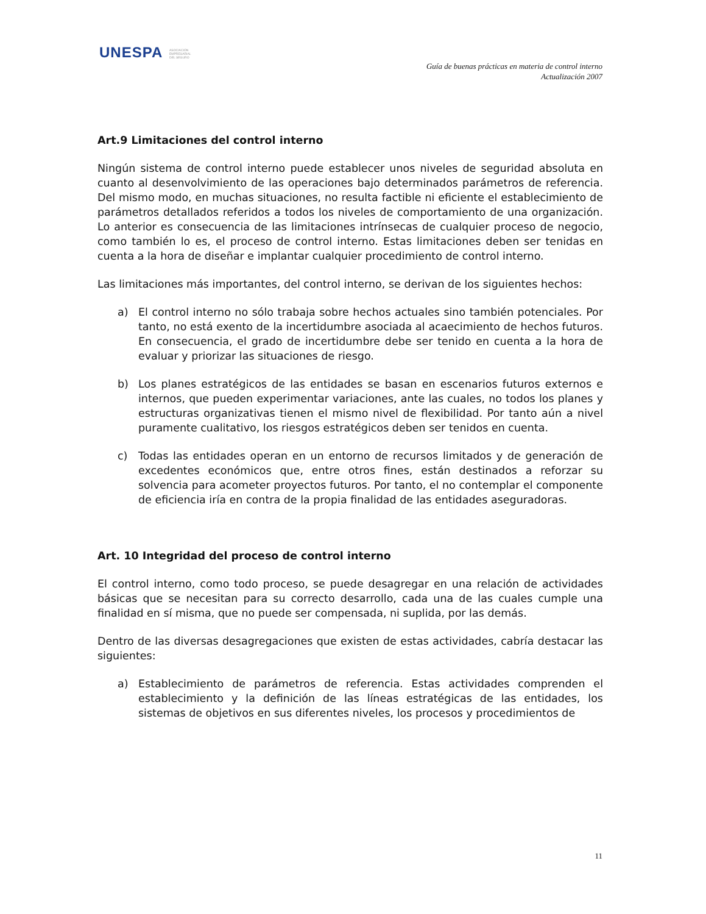UNESPA ASOCIACIÓN
EMPRESARIAL
DEL SEGURO
Guía de buenas prácticas en materia de control interno
Actualización 2007
Art.9 Limitaciones del control interno
Ningún sistema de control interno puede establecer unos niveles de seguridad absoluta en cuanto al desenvolvimiento de las operaciones bajo determinados parámetros de referencia. Del mismo modo, en muchas situaciones, no resulta factible ni eficiente el establecimiento de parámetros detallados referidos a todos los niveles de comportamiento de una organización. Lo anterior es consecuencia de las limitaciones intrínsecas de cualquier proceso de negocio, como también lo es, el proceso de control interno. Estas limitaciones deben ser tenidas en cuenta a la hora de diseñar e implantar cualquier procedimiento de control interno.
Las limitaciones más importantes, del control interno, se derivan de los siguientes hechos:
a) El control interno no sólo trabaja sobre hechos actuales sino también potenciales. Por tanto, no está exento de la incertidumbre asociada al acaecimiento de hechos futuros. En consecuencia, el grado de incertidumbre debe ser tenido en cuenta a la hora de evaluar y priorizar las situaciones de riesgo.
b) Los planes estratégicos de las entidades se basan en escenarios futuros externos e internos, que pueden experimentar variaciones, ante las cuales, no todos los planes y estructuras organizativas tienen el mismo nivel de flexibilidad. Por tanto aún a nivel puramente cualitativo, los riesgos estratégicos deben ser tenidos en cuenta.
c) Todas las entidades operan en un entorno de recursos limitados y de generación de excedentes económicos que, entre otros fines, están destinados a reforzar su solvencia para acometer proyectos futuros. Por tanto, el no contemplar el componente de eficiencia iría en contra de la propia finalidad de las entidades aseguradoras.
Art. 10 Integridad del proceso de control interno
El control interno, como todo proceso, se puede desagregar en una relación de actividades básicas que se necesitan para su correcto desarrollo, cada una de las cuales cumple una finalidad en sí misma, que no puede ser compensada, ni suplida, por las demás.
Dentro de las diversas desagregaciones que existen de estas actividades, cabría destacar las siguientes:
a) Establecimiento de parámetros de referencia. Estas actividades comprenden el establecimiento y la definición de las líneas estratégicas de las entidades, los sistemas de objetivos en sus diferentes niveles, los procesos y procedimientos de
11